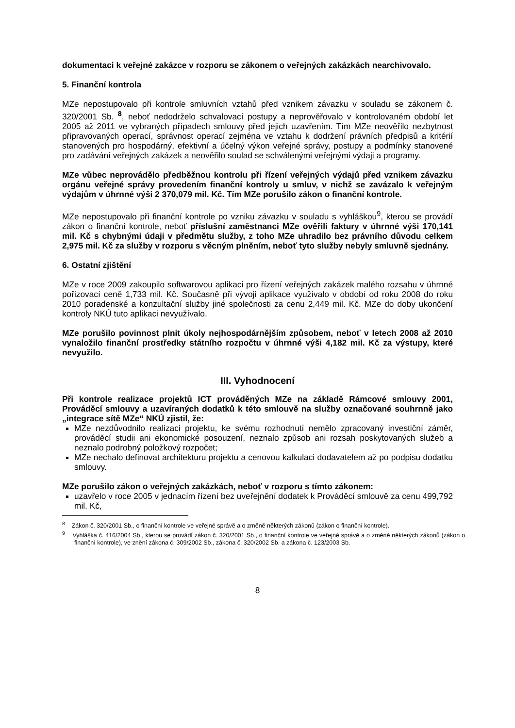dokumentaci k veřejné zakázce v rozporu se zákonem o veřejných zakázkách nearchivovalo.
5. Finanční kontrola
MZe nepostupovalo při kontrole smluvních vztahů před vznikem závazku v souladu se zákonem č. 320/2001 Sb. <sup>8</sup>, neboť nedodrželo schvalovací postupy a neprověřovalo v kontrolovaném období let 2005 až 2011 ve vybraných případech smlouvy před jejich uzavřením. Tím MZe neověřilo nezbytnost připravovaných operací, správnost operací zejména ve vztahu k dodržení právních předpisů a kritérií stanovených pro hospodárný, efektivní a účelný výkon veřejné správy, postupy a podmínky stanovené pro zadávání veřejných zakázek a neověřilo soulad se schválenými veřejnými výdaji a programy.
MZe vůbec neprovádělo předběžnou kontrolu při řízení veřejných výdajů před vznikem závazku orgánu veřejné správy provedením finanční kontroly u smluv, v nichž se zavázalo k veřejným výdajům v úhrnné výši 2 370,079 mil. Kč. Tím MZe porušilo zákon o finanční kontrole.
MZe nepostupovalo při finanční kontrole po vzniku závazku v souladu s vyhláškou<sup>9</sup>, kterou se provádí zákon o finanční kontrole, neboť příslušní zaměstnanci MZe ověřili faktury v úhrnné výši 170,141 mil. Kč s chybnými údaji v předmětu služby, z toho MZe uhradilo bez právního důvodu celkem 2,975 mil. Kč za služby v rozporu s věcným plněním, neboť tyto služby nebyly smluvně sjednány.
6. Ostatní zjištění
MZe v roce 2009 zakoupilo softwarovou aplikaci pro řízení veřejných zakázek malého rozsahu v úhrnné pořizovací ceně 1,733 mil. Kč. Současně při vývoji aplikace využívalo v období od roku 2008 do roku 2010 poradenské a konzultační služby jiné společnosti za cenu 2,449 mil. Kč. MZe do doby ukončení kontroly NKÚ tuto aplikaci nevyužívalo.
MZe porušilo povinnost plnit úkoly nejhospodárnějším způsobem, neboť v letech 2008 až 2010 vynaložilo finanční prostředky státního rozpočtu v úhrnné výši 4,182 mil. Kč za výstupy, které nevyužilo.
III. Vyhodnocení
Při kontrole realizace projektů ICT prováděných MZe na základě Rámcové smlouvy 2001, Prováděcí smlouvy a uzavíraných dodatků k této smlouvě na služby označované souhrnně jako „integrace sítě MZe“ NKÚ zjistil, že:
MZe nezdůvodnilo realizaci projektu, ke svému rozhodnutí nemělo zpracovaný investiční záměr, prováděcí studii ani ekonomické posouzení, neznalo způsob ani rozsah poskytovaných služeb a neznalo podrobný položkový rozpočet;
MZe nechalo definovat architekturu projektu a cenovou kalkulaci dodavatelem až po podpisu dodatku smlouvy.
MZe porušilo zákon o veřejných zakázkách, neboť v rozporu s tímto zákonem:
uzavřelo v roce 2005 v jednacím řízení bez uveřejnění dodatek k Prováděcí smlouvě za cenu 499,792 mil. Kč,
<sup>8</sup> Zákon č. 320/2001 Sb., o finanční kontrole ve veřejné správě a o změně některých zákonů (zákon o finanční kontrole).
<sup>9</sup> Vyhláška č. 416/2004 Sb., kterou se provádí zákon č. 320/2001 Sb., o finanční kontrole ve veřejné správě a o změně některých zákonů (zákon o finanční kontrole), ve znění zákona č. 309/2002 Sb., zákona č. 320/2002 Sb. a zákona č. 123/2003 Sb.
8